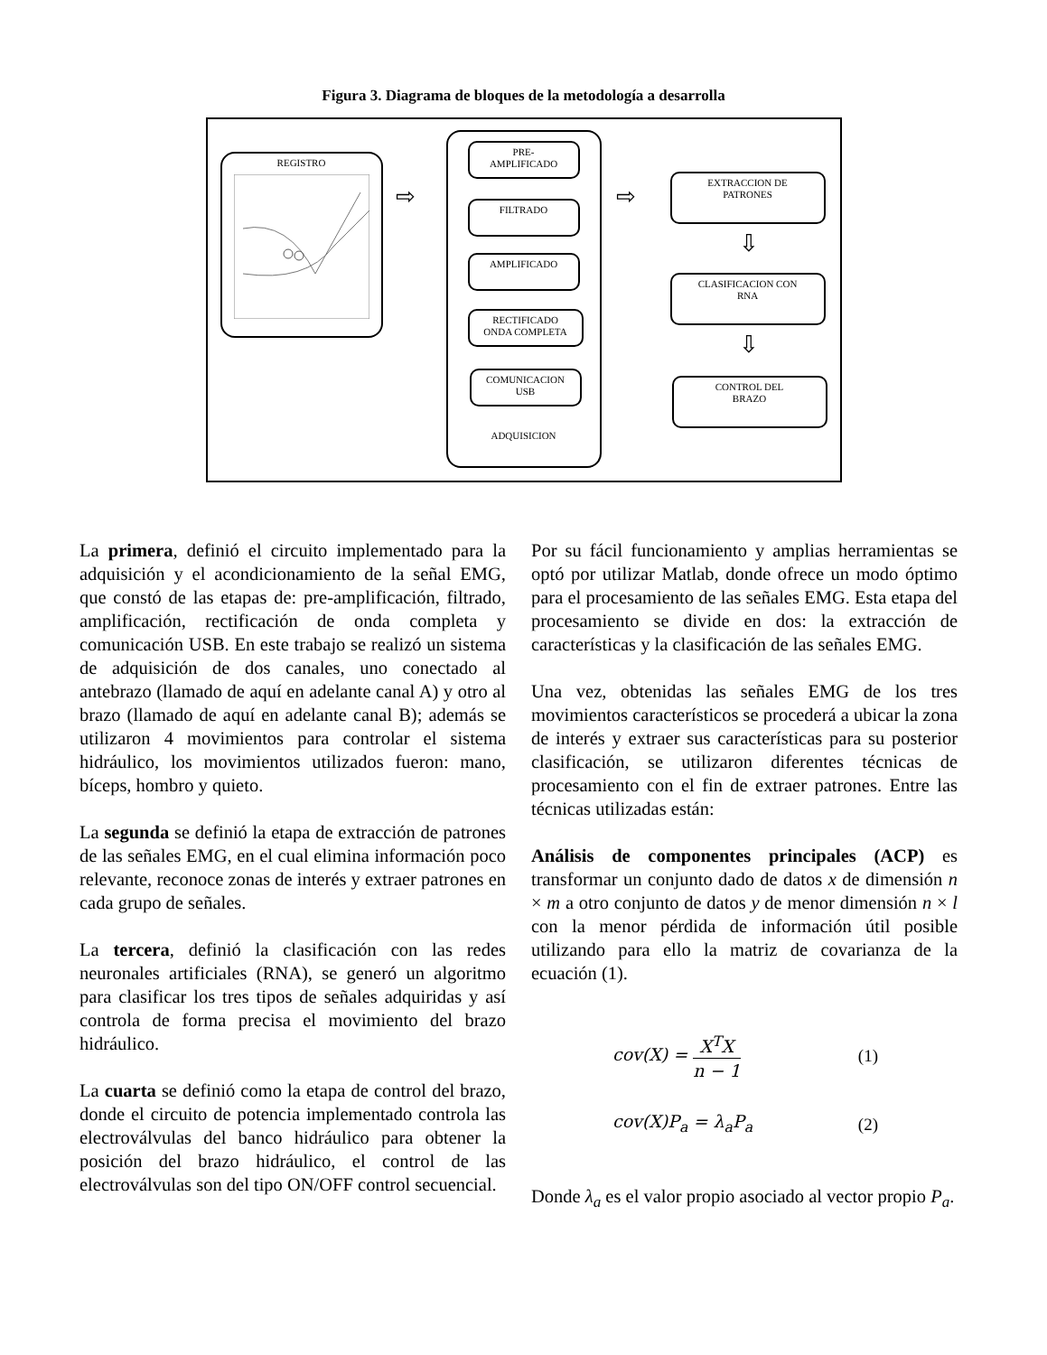Figura 3. Diagrama de bloques de la metodología a desarrolla
REGISTRO
⇨
ADQUISICION
PRE-
AMPLIFICADO
FILTRADO
AMPLIFICADO
RECTIFICADO
ONDA COMPLETA
COMUNICACION
USB
⇨
EXTRACCION DE
PATRONES
⇩
CLASIFICACION CON
RNA
⇩
CONTROL DEL
BRAZO
La primera, definió el circuito implementado para la adquisición y el acondicionamiento de la señal EMG, que constó de las etapas de: pre-amplificación, filtrado, amplificación, rectificación de onda completa y comunicación USB. En este trabajo se realizó un sistema de adquisición de dos canales, uno conectado al antebrazo (llamado de aquí en adelante canal A) y otro al brazo (llamado de aquí en adelante canal B); además se utilizaron 4 movimientos para controlar el sistema hidráulico, los movimientos utilizados fueron: mano, bíceps, hombro y quieto.
La segunda se definió la etapa de extracción de patrones de las señales EMG, en el cual elimina información poco relevante, reconoce zonas de interés y extraer patrones en cada grupo de señales.
La tercera, definió la clasificación con las redes neuronales artificiales (RNA), se generó un algoritmo para clasificar los tres tipos de señales adquiridas y así controla de forma precisa el movimiento del brazo hidráulico.
La cuarta se definió como la etapa de control del brazo, donde el circuito de potencia implementado controla las electroválvulas del banco hidráulico para obtener la posición del brazo hidráulico, el control de las electroválvulas son del tipo ON/OFF control secuencial.
Por su fácil funcionamiento y amplias herramientas se optó por utilizar Matlab, donde ofrece un modo óptimo para el procesamiento de las señales EMG. Esta etapa del procesamiento se divide en dos: la extracción de características y la clasificación de las señales EMG.
Una vez, obtenidas las señales EMG de los tres movimientos característicos se procederá a ubicar la zona de interés y extraer sus características para su posterior clasificación, se utilizaron diferentes técnicas de procesamiento con el fin de extraer patrones. Entre las técnicas utilizadas están:
Análisis de componentes principales (ACP) es transformar un conjunto dado de datos x de dimensión n × m a otro conjunto de datos y de menor dimensión n × l con la menor pérdida de información útil posible utilizando para ello la matriz de covarianza de la ecuación (1).
cov(X) = X<sup>T</sup>X n − 1 (1)
cov(X)P<sub>a</sub> = λ<sub>a</sub>P<sub>a</sub> (2)
Donde λ<sub>a</sub> es el valor propio asociado al vector propio P<sub>a</sub>.